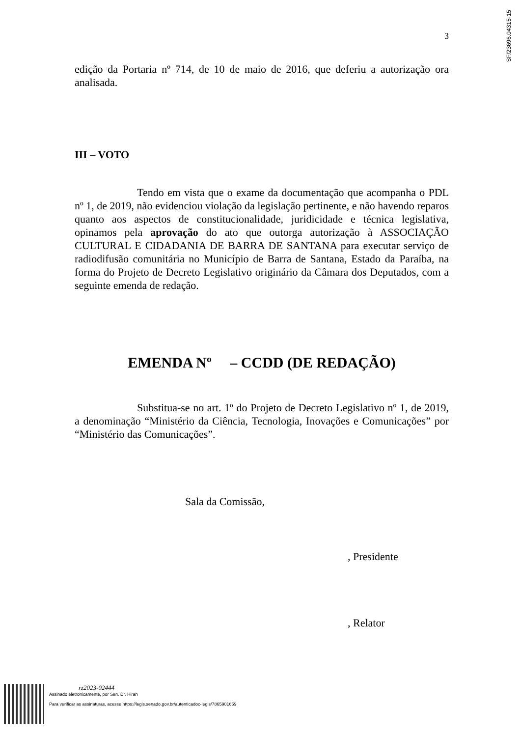SF/23696.04315-15
3
edição da Portaria nº 714, de 10 de maio de 2016, que deferiu a autorização ora analisada.
III – VOTO
Tendo em vista que o exame da documentação que acompanha o PDL nº 1, de 2019, não evidenciou violação da legislação pertinente, e não havendo reparos quanto aos aspectos de constitucionalidade, juridicidade e técnica legislativa, opinamos pela aprovação do ato que outorga autorização à ASSOCIAÇÃO CULTURAL E CIDADANIA DE BARRA DE SANTANA para executar serviço de radiodifusão comunitária no Município de Barra de Santana, Estado da Paraíba, na forma do Projeto de Decreto Legislativo originário da Câmara dos Deputados, com a seguinte emenda de redação.
EMENDA Nº – CCDD (DE REDAÇÃO)
Substitua-se no art. 1º do Projeto de Decreto Legislativo nº 1, de 2019, a denominação “Ministério da Ciência, Tecnologia, Inovações e Comunicações” por “Ministério das Comunicações”.
Sala da Comissão,
, Presidente
, Relator
rz2023-02444
Assinado eletronicamente, por Sen. Dr. Hiran
Para verificar as assinaturas, acesse https://legis.senado.gov.br/autenticadoc-legis/7865901669